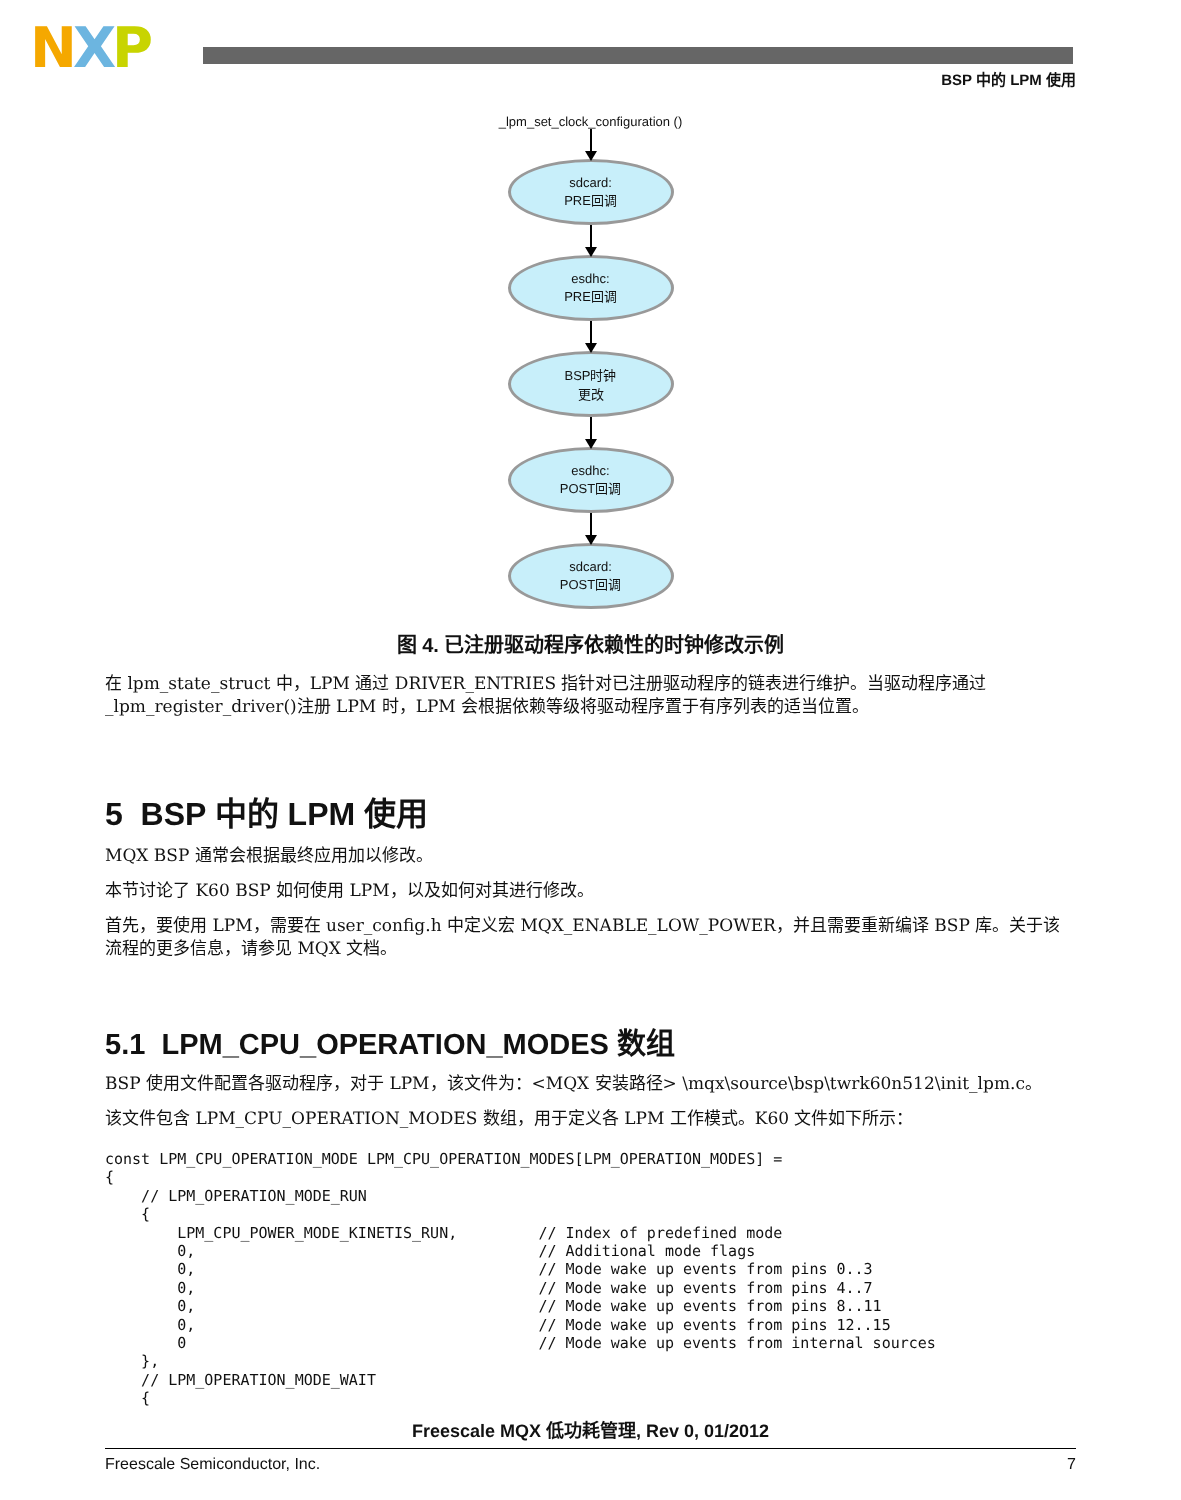NXP BSP 中的 LPM 使用
_lpm_set_clock_configuration ()
sdcard:
PRE回调
esdhc:
PRE回调
BSP时钟
更改
esdhc:
POST回调
sdcard:
POST回调
图 4. 已注册驱动程序依赖性的时钟修改示例
在 lpm_state_struct 中，LPM 通过 DRIVER_ENTRIES 指针对已注册驱动程序的链表进行维护。当驱动程序通过 _lpm_register_driver()注册 LPM 时，LPM 会根据依赖等级将驱动程序置于有序列表的适当位置。
5 BSP 中的 LPM 使用
MQX BSP 通常会根据最终应用加以修改。
本节讨论了 K60 BSP 如何使用 LPM，以及如何对其进行修改。
首先，要使用 LPM，需要在 user_config.h 中定义宏 MQX_ENABLE_LOW_POWER，并且需要重新编译 BSP 库。关于该流程的更多信息，请参见 MQX 文档。
5.1 LPM_CPU_OPERATION_MODES 数组
BSP 使用文件配置各驱动程序，对于 LPM，该文件为：<MQX 安装路径> \mqx\source\bsp\twrk60n512\init_lpm.c。
该文件包含 LPM_CPU_OPERATION_MODES 数组，用于定义各 LPM 工作模式。K60 文件如下所示：
const LPM_CPU_OPERATION_MODE LPM_CPU_OPERATION_MODES[LPM_OPERATION_MODES] =
{
    // LPM_OPERATION_MODE_RUN
    {
        LPM_CPU_POWER_MODE_KINETIS_RUN,         // Index of predefined mode
        0,                                      // Additional mode flags
        0,                                      // Mode wake up events from pins 0..3
        0,                                      // Mode wake up events from pins 4..7
        0,                                      // Mode wake up events from pins 8..11
        0,                                      // Mode wake up events from pins 12..15
        0                                       // Mode wake up events from internal sources
    },
    // LPM_OPERATION_MODE_WAIT
    {
Freescale MQX 低功耗管理, Rev 0, 01/2012
Freescale Semiconductor, Inc. 7